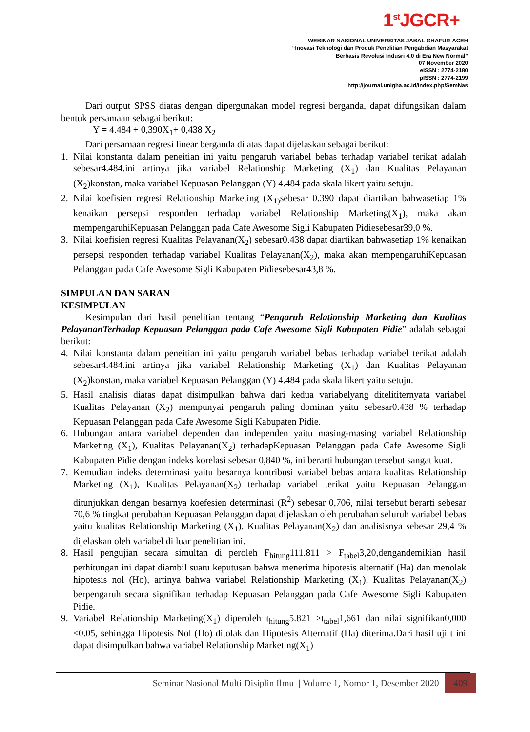1<sup>st</sup>JGCR+
WEBINAR NASIONAL UNIVERSITAS JABAL GHAFUR-ACEH
“Inovasi Teknologi dan Produk Penelitian Pengabdian Masyarakat
Berbasis Revolusi Indusri 4.0 di Era New Normal”
07 November 2020
eISSN : 2774-2180
pISSN : 2774-2199
http://journal.unigha.ac.id/index.php/SemNas
Dari output SPSS diatas dengan dipergunakan model regresi berganda, dapat difungsikan dalam bentuk persamaan sebagai berikut:
Y = 4.484 + 0,390X<sub>1</sub>+ 0,438 X<sub>2</sub>
Dari persamaan regresi linear berganda di atas dapat dijelaskan sebagai berikut:
1. Nilai konstanta dalam peneitian ini yaitu pengaruh variabel bebas terhadap variabel terikat adalah sebesar4.484.ini artinya jika variabel Relationship Marketing (X<sub>1</sub>) dan Kualitas Pelayanan (X<sub>2</sub>)konstan, maka variabel Kepuasan Pelanggan (Y) 4.484 pada skala likert yaitu setuju.
2. Nilai koefisien regresi Relationship Marketing (X<sub>1)</sub>sebesar 0.390 dapat diartikan bahwasetiap 1% kenaikan persepsi responden terhadap variabel Relationship Marketing(X<sub>1</sub>), maka akan mempengaruhiKepuasan Pelanggan pada Cafe Awesome Sigli Kabupaten Pidiesebesar39,0 %.
3. Nilai koefisien regresi Kualitas Pelayanan(X<sub>2</sub>) sebesar0.438 dapat diartikan bahwasetiap 1% kenaikan persepsi responden terhadap variabel Kualitas Pelayanan(X<sub>2</sub>), maka akan mempengaruhiKepuasan Pelanggan pada Cafe Awesome Sigli Kabupaten Pidiesebesar43,8 %.
SIMPULAN DAN SARAN
KESIMPULAN
Kesimpulan dari hasil penelitian tentang “Pengaruh Relationship Marketing dan Kualitas PelayananTerhadap Kepuasan Pelanggan pada Cafe Awesome Sigli Kabupaten Pidie” adalah sebagai berikut:
4. Nilai konstanta dalam peneitian ini yaitu pengaruh variabel bebas terhadap variabel terikat adalah sebesar4.484.ini artinya jika variabel Relationship Marketing (X<sub>1</sub>) dan Kualitas Pelayanan (X<sub>2</sub>)konstan, maka variabel Kepuasan Pelanggan (Y) 4.484 pada skala likert yaitu setuju.
5. Hasil analisis diatas dapat disimpulkan bahwa dari kedua variabelyang ditelititernyata variabel Kualitas Pelayanan (X<sub>2</sub>) mempunyai pengaruh paling dominan yaitu sebesar0.438 % terhadap Kepuasan Pelanggan pada Cafe Awesome Sigli Kabupaten Pidie.
6. Hubungan antara variabel dependen dan independen yaitu masing-masing variabel Relationship Marketing (X<sub>1</sub>), Kualitas Pelayanan(X<sub>2</sub>) terhadapKepuasan Pelanggan pada Cafe Awesome Sigli Kabupaten Pidie dengan indeks korelasi sebesar 0,840 %, ini berarti hubungan tersebut sangat kuat.
7. Kemudian indeks determinasi yaitu besarnya kontribusi variabel bebas antara kualitas Relationship Marketing (X<sub>1</sub>), Kualitas Pelayanan(X<sub>2</sub>) terhadap variabel terikat yaitu Kepuasan Pelanggan ditunjukkan dengan besarnya koefesien determinasi (R<sup>2</sup>) sebesar 0,706, nilai tersebut berarti sebesar 70,6 % tingkat perubahan Kepuasan Pelanggan dapat dijelaskan oleh perubahan seluruh variabel bebas yaitu kualitas Relationship Marketing (X<sub>1</sub>), Kualitas Pelayanan(X<sub>2</sub>) dan analisisnya sebesar 29,4 % dijelaskan oleh variabel di luar penelitian ini.
8. Hasil pengujian secara simultan di peroleh F<sub>hitung</sub>111.811 > F<sub>tabel</sub>3,20,dengandemikian hasil perhitungan ini dapat diambil suatu keputusan bahwa menerima hipotesis alternatif (Ha) dan menolak hipotesis nol (Ho), artinya bahwa variabel Relationship Marketing (X<sub>1</sub>), Kualitas Pelayanan(X<sub>2</sub>) berpengaruh secara signifikan terhadap Kepuasan Pelanggan pada Cafe Awesome Sigli Kabupaten Pidie.
9. Variabel Relationship Marketing(X<sub>1</sub>) diperoleh t<sub>hitung</sub>5.821 >t<sub>tabel</sub>1,661 dan nilai signifikan0,000 <0.05, sehingga Hipotesis Nol (Ho) ditolak dan Hipotesis Alternatif (Ha) diterima.Dari hasil uji t ini dapat disimpulkan bahwa variabel Relationship Marketing(X<sub>1</sub>)
Seminar Nasional Multi Disiplin Ilmu | Volume 1, Nomor 1, Desember 2020 409